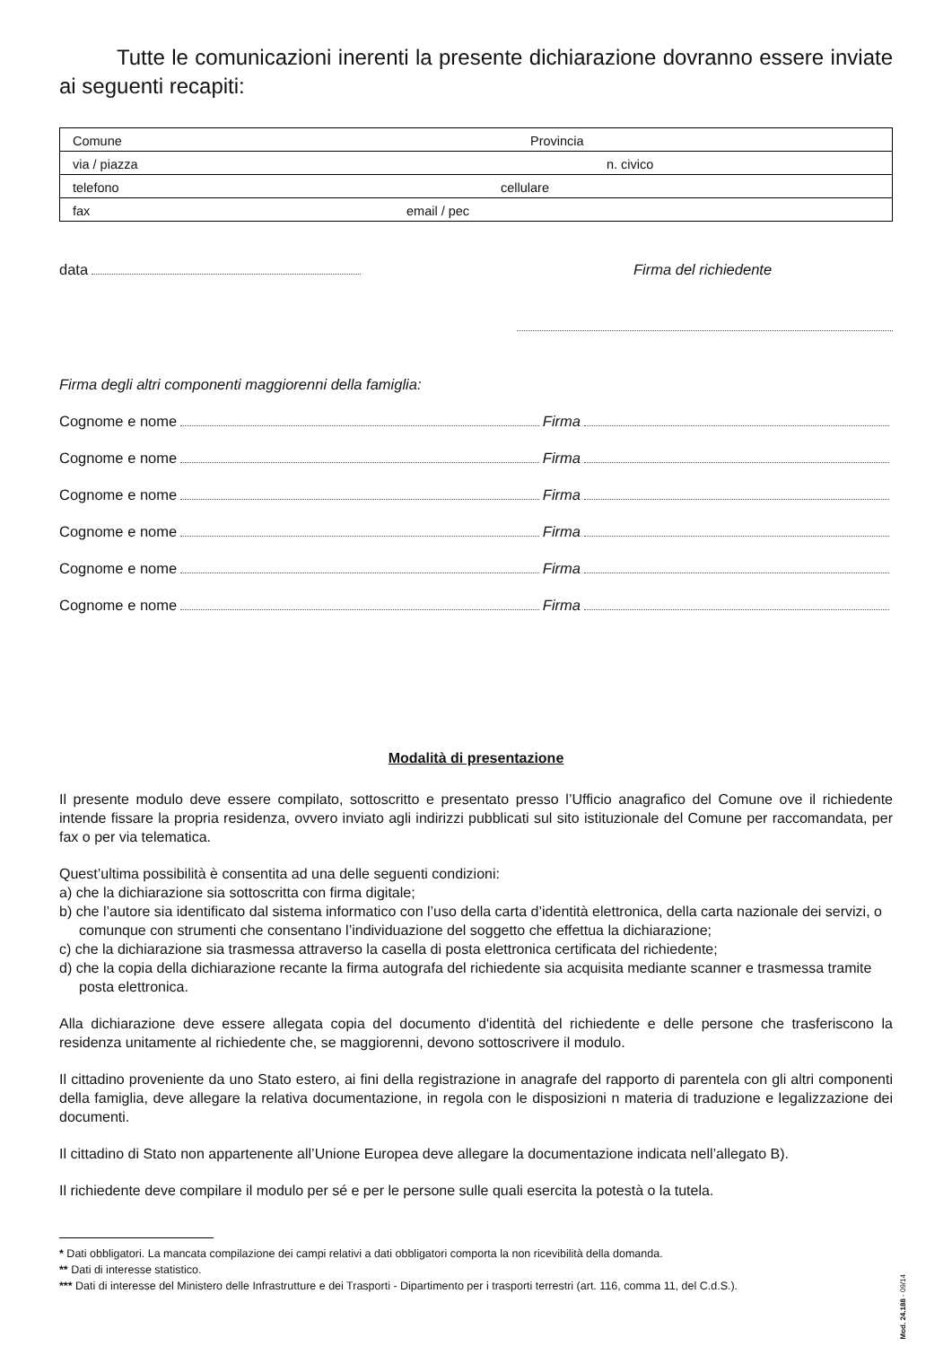Tutte le comunicazioni inerenti la presente dichiarazione dovranno essere inviate ai seguenti recapiti:
| Comune Provincia |
| via / piazza n. civico |
| telefono cellulare |
| fax email / pec |
data Firma del richiedente
Firma degli altri componenti maggiorenni della famiglia:
Cognome e nome Firma
Cognome e nome Firma
Cognome e nome Firma
Cognome e nome Firma
Cognome e nome Firma
Cognome e nome Firma
Modalità di presentazione
Il presente modulo deve essere compilato, sottoscritto e presentato presso l’Ufficio anagrafico del Comune ove il richiedente intende fissare la propria residenza, ovvero inviato agli indirizzi pubblicati sul sito istituzionale del Comune per raccomandata, per fax o per via telematica.
Quest’ultima possibilità è consentita ad una delle seguenti condizioni:
a) che la dichiarazione sia sottoscritta con firma digitale;
b) che l’autore sia identificato dal sistema informatico con l’uso della carta d’identità elettronica, della carta nazionale dei servizi, o comunque con strumenti che consentano l’individuazione del soggetto che effettua la dichiarazione;
c) che la dichiarazione sia trasmessa attraverso la casella di posta elettronica certificata del richiedente;
d) che la copia della dichiarazione recante la firma autografa del richiedente sia acquisita mediante scanner e trasmessa tramite posta elettronica.
Alla dichiarazione deve essere allegata copia del documento d'identità del richiedente e delle persone che trasferiscono la residenza unitamente al richiedente che, se maggiorenni, devono sottoscrivere il modulo.
Il cittadino proveniente da uno Stato estero, ai fini della registrazione in anagrafe del rapporto di parentela con gli altri componenti della famiglia, deve allegare la relativa documentazione, in regola con le disposizioni n materia di traduzione e legalizzazione dei documenti.
Il cittadino di Stato non appartenente all’Unione Europea deve allegare la documentazione indicata nell’allegato B).
Il richiedente deve compilare il modulo per sé e per le persone sulle quali esercita la potestà o la tutela.
* Dati obbligatori. La mancata compilazione dei campi relativi a dati obbligatori comporta la non ricevibilità della domanda.
** Dati di interesse statistico.
*** Dati di interesse del Ministero delle Infrastrutture e dei Trasporti - Dipartimento per i trasporti terrestri (art. 116, comma 11, del C.d.S.).
Mod. 24.188 - 09/14